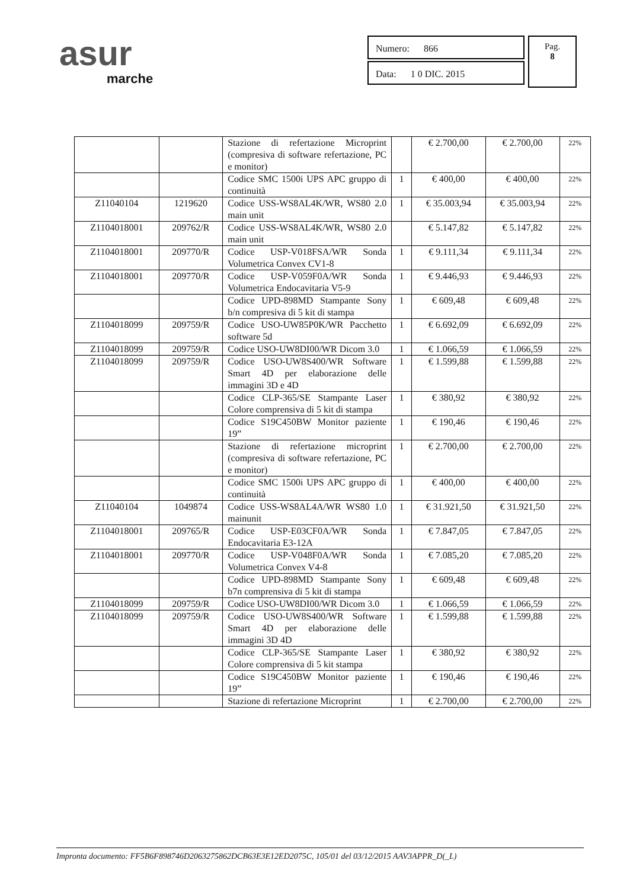asur
marche
Numero: 866
Data: 1 0 DIC. 2015
Pag.
8
| | | Stazione di refertazione Microprint (compresiva di software refertazione, PC e monitor) | | € 2.700,00 | € 2.700,00 | 22% |
| | | Codice SMC 1500i UPS APC gruppo di continuità | 1 | € 400,00 | € 400,00 | 22% |
| Z11040104 | 1219620 | Codice USS-WS8AL4K/WR, WS80 2.0 main unit | 1 | € 35.003,94 | € 35.003,94 | 22% |
| Z1104018001 | 209762/R | Codice USS-WS8AL4K/WR, WS80 2.0 main unit | | € 5.147,82 | € 5.147,82 | 22% |
| Z1104018001 | 209770/R | Codice USP-V018FSA/WR Sonda Volumetrica Convex CV1-8 | 1 | € 9.111,34 | € 9.111,34 | 22% |
| Z1104018001 | 209770/R | Codice USP-V059F0A/WR Sonda Volumetrica Endocavitaria V5-9 | 1 | € 9.446,93 | € 9.446,93 | 22% |
| | | Codice UPD-898MD Stampante Sony b/n compresiva di 5 kit di stampa | 1 | € 609,48 | € 609,48 | 22% |
| Z1104018099 | 209759/R | Codice USO-UW85P0K/WR Pacchetto software 5d | 1 | € 6.692,09 | € 6.692,09 | 22% |
| Z1104018099 | 209759/R | Codice USO-UW8DI00/WR Dicom 3.0 | 1 | € 1.066,59 | € 1.066,59 | 22% |
| Z1104018099 | 209759/R | Codice USO-UW8S400/WR Software Smart 4D per elaborazione delle immagini 3D e 4D | 1 | € 1.599,88 | € 1.599,88 | 22% |
| | | Codice CLP-365/SE Stampante Laser Colore comprensiva di 5 kit di stampa | 1 | € 380,92 | € 380,92 | 22% |
| | | Codice S19C450BW Monitor paziente 19” | 1 | € 190,46 | € 190,46 | 22% |
| | | Stazione di refertazione microprint (compresiva di software refertazione, PC e monitor) | 1 | € 2.700,00 | € 2.700,00 | 22% |
| | | Codice SMC 1500i UPS APC gruppo di continuità | 1 | € 400,00 | € 400,00 | 22% |
| Z11040104 | 1049874 | Codice USS-WS8AL4A/WR WS80 1.0 mainunit | 1 | € 31.921,50 | € 31.921,50 | 22% |
| Z1104018001 | 209765/R | Codice USP-E03CF0A/WR Sonda Endocavitaria E3-12A | 1 | € 7.847,05 | € 7.847,05 | 22% |
| Z1104018001 | 209770/R | Codice USP-V048F0A/WR Sonda Volumetrica Convex V4-8 | 1 | € 7.085,20 | € 7.085,20 | 22% |
| | | Codice UPD-898MD Stampante Sony b7n comprensiva di 5 kit di stampa | 1 | € 609,48 | € 609,48 | 22% |
| Z1104018099 | 209759/R | Codice USO-UW8DI00/WR Dicom 3.0 | 1 | € 1.066,59 | € 1.066,59 | 22% |
| Z1104018099 | 209759/R | Codice USO-UW8S400/WR Software Smart 4D per elaborazione delle immagini 3D 4D | 1 | € 1.599,88 | € 1.599,88 | 22% |
| | | Codice CLP-365/SE Stampante Laser Colore comprensiva di 5 kit stampa | 1 | € 380,92 | € 380,92 | 22% |
| | | Codice S19C450BW Monitor paziente 19” | 1 | € 190,46 | € 190,46 | 22% |
| | | Stazione di refertazione Microprint | 1 | € 2.700,00 | € 2.700,00 | 22% |
Impronta documento: FF5B6F898746D2063275862DCB63E3E12ED2075C, 105/01 del 03/12/2015 AAV3APPR_D(_L)